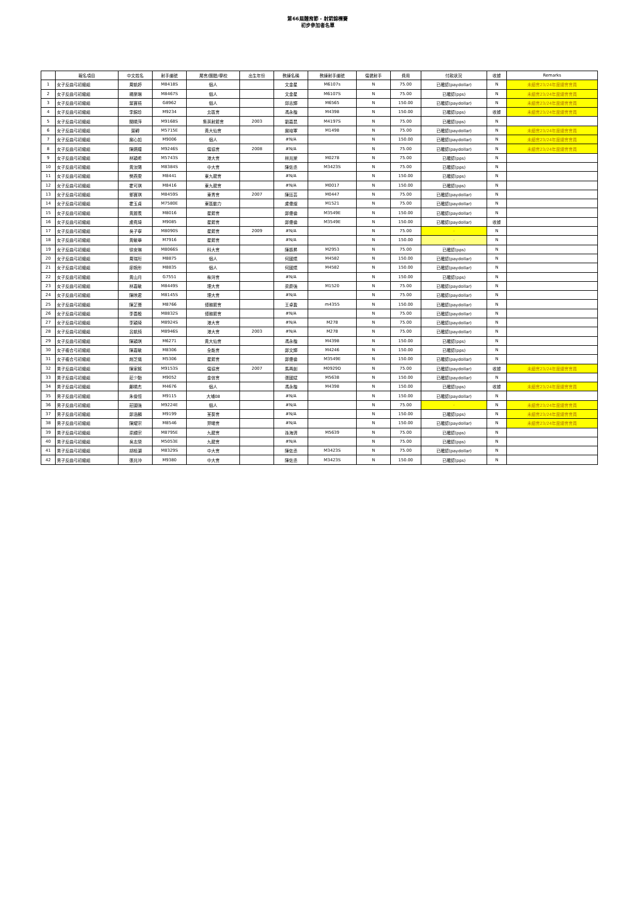第66屆體育節 - 射箭錦標賽
初步參加者名單
| | 報名項目 | 中文姓名 | 射手編號 | 屬會/團體/學校 | 出生年份 | 教練名稱 | 教練射手編號 | 傷健射手 | 費用 | 付款狀況 | 收據 | Remarks |
| --- | --- | --- | --- | --- | --- | --- | --- | --- | --- | --- | --- | --- |
| 1 | 女子反曲弓初級組 | 周凱婷 | M8418S | 個人 | | 文金星 | M6107s | N | 75.00 | 已確認(paydollar) | N | 未續會23/24年度總會會員 |
| 2 | 女子反曲弓初級組 | 楊樂琳 | M8467S | 個人 | | 文金星 | M6107S | N | 75.00 | 已確認(pps) | N | 未續會23/24年度總會會員 |
| 3 | 女子反曲弓初級組 | 葉寶禧 | G8962 | 個人 | | 邱志輝 | M6565 | N | 150.00 | 已確認(paydollar) | N | 未續會23/24年度總會會員 |
| 4 | 女子反曲弓初級組 | 李錦珍 | M9234 | 北區會 | | 馮永楷 | M4398 | N | 150.00 | 已確認(pps) | 收據 | 未續會23/24年度總會會員 |
| 5 | 女子反曲弓初級組 | 關曉萍 | M9168S | 集英射箭會 | 2003 | 劉嘉昆 | M4197S | N | 75.00 | 已確認(pps) | N | |
| 6 | 女子反曲弓初級組 | 葉轉 | M5715E | 黃大仙會 | | 謝培軍 | M1498 | N | 75.00 | 已確認(paydollar) | N | 未續會23/24年度總會會員 |
| 7 | 女子反曲弓初級組 | 謝心如 | M9006 | 個人 | | #N/A | | N | 150.00 | 已確認(paydollar) | N | 未續會23/24年度總會會員 |
| 8 | 女子反曲弓初級組 | 陳嬿瞳 | M9246S | 傷協會 | 2008 | #N/A | | N | 75.00 | 已確認(paydollar) | N | 未續會23/24年度總會會員 |
| 9 | 女子反曲弓初級組 | 林穎希 | M5743S | 港大會 | | 林兆棠 | M0278 | N | 75.00 | 已確認(pps) | N | |
| 10 | 女子反曲弓初級組 | 黃汝陽 | M8384S | 中大會 | | 陳佐丞 | M3423S | N | 75.00 | 已確認(pps) | N | |
| 11 | 女子反曲弓初級組 | 樊燕雯 | M8441 | 東九龍會 | | #N/A | | N | 150.00 | 已確認(pps) | N | |
| 12 | 女子反曲弓初級組 | 霍可琪 | M8416 | 東九龍會 | | #N/A | M0017 | N | 150.00 | 已確認(pps) | N | |
| 13 | 女子反曲弓初級組 | 鄧寶琪 | M8459S | 東青會 | 2007 | 陳珏芸 | M0447 | N | 75.00 | 已確認(paydollar) | N | |
| 14 | 女子反曲弓初級組 | 霍玉貞 | M7580E | 東區動力 | | 盧偉燦 | M1521 | N | 75.00 | 已確認(paydollar) | N | |
| 15 | 女子反曲弓初級組 | 黃麗羨 | M8016 | 星箭會 | | 鄭偉倫 | M3549E | N | 150.00 | 已確認(paydollar) | N | |
| 16 | 女子反曲弓初級組 | 盧堯琦 | M9085 | 星箭會 | | 鄭偉倫 | M3549E | N | 150.00 | 已確認(paydollar) | 收據 | |
| 17 | 女子反曲弓初級組 | 吳子寧 | M8090S | 星箭會 | 2009 | #N/A | | N | 75.00 | - | N | |
| 18 | 女子反曲弓初級組 | 黃敏華 | M7916 | 星箭會 | | #N/A | | N | 150.00 | - | N | |
| 19 | 女子反曲弓初級組 | 徐安琳 | M8066S | 科大會 | | 陳振昇 | M2953 | N | 75.00 | 已確認(pps) | N | |
| 20 | 女子反曲弓初級組 | 周瑞珩 | M8875 | 個人 | | 何國焜 | M4582 | N | 150.00 | 已確認(paydollar) | N | |
| 21 | 女子反曲弓初級組 | 廖婉彤 | M8835 | 個人 | | 何國焜 | M4582 | N | 150.00 | 已確認(paydollar) | N | |
| 22 | 女子反曲弓初級組 | 黃山月 | G7551 | 柴灣會 | | #N/A | | N | 150.00 | 已確認(pps) | N | |
| 23 | 女子反曲弓初級組 | 林嘉敏 | M8449S | 理大會 | | 梁慶強 | M1520 | N | 75.00 | 已確認(paydollar) | N | |
| 24 | 女子反曲弓初級組 | 陳映君 | M8145S | 理大會 | | #N/A | | N | 75.00 | 已確認(paydollar) | N | |
| 25 | 女子反曲弓初級組 | 陳芷蕎 | M8766 | 博雅箭會 | | 王卓盈 | m4355 | N | 150.00 | 已確認(paydollar) | N | |
| 26 | 女子反曲弓初級組 | 李善殷 | M8832S | 博雅箭會 | | #N/A | | N | 75.00 | 已確認(paydollar) | N | |
| 27 | 女子反曲弓初級組 | 李穎琦 | M8924S | 港大會 | | #N/A | M278 | N | 75.00 | 已確認(paydollar) | N | |
| 28 | 女子反曲弓初級組 | 呂凱錡 | M8946S | 港大會 | 2003 | #N/A | M278 | N | 75.00 | 已確認(paydollar) | N | |
| 29 | 女子反曲弓初級組 | 陳穎琪 | M6271 | 黃大仙會 | | 馮永楷 | M4398 | N | 150.00 | 已確認(pps) | N | |
| 30 | 女子複合弓初級組 | 陳嘉敏 | M8306 | 全能會 | | 鄭文輝 | M4246 | N | 150.00 | 已確認(pps) | N | |
| 31 | 女子複合弓初級組 | 趙芝儀 | M5306 | 星箭會 | | 鄭偉倫 | M3549E | N | 150.00 | 已確認(paydollar) | N | |
| 32 | 男子反曲弓初級組 | 陳家銘 | M9153S | 傷協會 | 2007 | 馬再創 | M0929D | N | 75.00 | 已確認(paydollar) | 收據 | 未續會23/24年度總會會員 |
| 33 | 男子反曲弓初級組 | 莊少馳 | M9052 | 金信會 | | 張國斌 | M5638 | N | 150.00 | 已確認(paydollar) | N | |
| 34 | 男子反曲弓初級組 | 鄺曉杰 | M4676 | 個人 | | 馮永楷 | M4398 | N | 150.00 | 已確認(pps) | 收據 | 未續會23/24年度總會會員 |
| 35 | 男子反曲弓初級組 | 朱俊恒 | M9115 | 大埔08 | | #N/A | | N | 150.00 | 已確認(paydollar) | N | |
| 36 | 男子反曲弓初級組 | 莊國強 | M9224E | 個人 | | #N/A | | N | 75.00 | - | N | 未續會23/24年度總會會員 |
| 37 | 男子反曲弓初級組 | 鄭浩麟 | M9199 | 荃葵會 | | #N/A | | N | 150.00 | 已確認(pps) | N | 未續會23/24年度總會會員 |
| 38 | 男子反曲弓初級組 | 陳耀宗 | M8546 | 羿曦會 | | #N/A | | N | 150.00 | 已確認(paydollar) | N | 未續會23/24年度總會會員 |
| 39 | 男子反曲弓初級組 | 梁顯宗 | M8795E | 九龍會 | | 孫海清 | M5639 | N | 75.00 | 已確認(pps) | N | |
| 40 | 男子反曲弓初級組 | 吳志榮 | M5053E | 九龍會 | | #N/A | | N | 75.00 | 已確認(pps) | N | |
| 41 | 男子反曲弓初級組 | 胡栢灝 | M8329S | 中大會 | | 陳佐丞 | M3423S | N | 75.00 | 已確認(paydollar) | N | |
| 42 | 男子反曲弓初級組 | 張兆沖 | M9380 | 中大會 | | 陳佐丞 | M3423S | N | 150.00 | 已確認(pps) | N | |